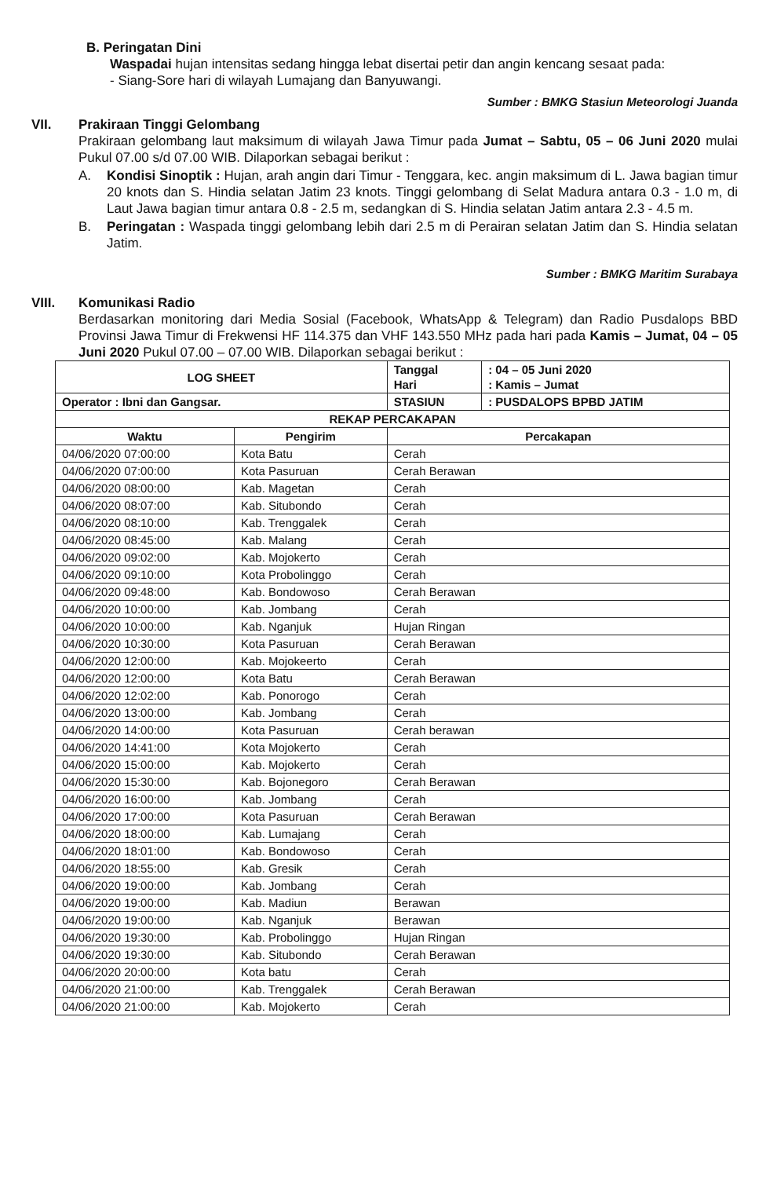B. Peringatan Dini
Waspadai hujan intensitas sedang hingga lebat disertai petir dan angin kencang sesaat pada:
- Siang-Sore hari di wilayah Lumajang dan Banyuwangi.
Sumber : BMKG Stasiun Meteorologi Juanda
VII. Prakiraan Tinggi Gelombang
Prakiraan gelombang laut maksimum di wilayah Jawa Timur pada Jumat – Sabtu, 05 – 06 Juni 2020 mulai Pukul 07.00 s/d 07.00 WIB. Dilaporkan sebagai berikut :
A. Kondisi Sinoptik : Hujan, arah angin dari Timur - Tenggara, kec. angin maksimum di L. Jawa bagian timur 20 knots dan S. Hindia selatan Jatim 23 knots. Tinggi gelombang di Selat Madura antara 0.3 - 1.0 m, di Laut Jawa bagian timur antara 0.8 - 2.5 m, sedangkan di S. Hindia selatan Jatim antara 2.3 - 4.5 m.
B. Peringatan : Waspada tinggi gelombang lebih dari 2.5 m di Perairan selatan Jatim dan S. Hindia selatan Jatim.
Sumber : BMKG Maritim Surabaya
VIII. Komunikasi Radio
Berdasarkan monitoring dari Media Sosial (Facebook, WhatsApp & Telegram) dan Radio Pusdalops BBD Provinsi Jawa Timur di Frekwensi HF 114.375 dan VHF 143.550 MHz pada hari pada Kamis – Jumat, 04 – 05 Juni 2020 Pukul 07.00 – 07.00 WIB. Dilaporkan sebagai berikut :
| LOG SHEET | | Tanggal Hari | : 04 – 05 Juni 2020 : Kamis – Jumat |
| Operator : Ibni dan Gangsar. | | STASIUN | : PUSDALOPS BPBD JATIM |
| REKAP PERCAKAPAN | | | |
| Waktu | Pengirim | Percakapan | |
| 04/06/2020 07:00:00 | Kota Batu | Cerah | |
| 04/06/2020 07:00:00 | Kota Pasuruan | Cerah Berawan | |
| 04/06/2020 08:00:00 | Kab. Magetan | Cerah | |
| 04/06/2020 08:07:00 | Kab. Situbondo | Cerah | |
| 04/06/2020 08:10:00 | Kab. Trenggalek | Cerah | |
| 04/06/2020 08:45:00 | Kab. Malang | Cerah | |
| 04/06/2020 09:02:00 | Kab. Mojokerto | Cerah | |
| 04/06/2020 09:10:00 | Kota Probolinggo | Cerah | |
| 04/06/2020 09:48:00 | Kab. Bondowoso | Cerah Berawan | |
| 04/06/2020 10:00:00 | Kab. Jombang | Cerah | |
| 04/06/2020 10:00:00 | Kab. Nganjuk | Hujan Ringan | |
| 04/06/2020 10:30:00 | Kota Pasuruan | Cerah Berawan | |
| 04/06/2020 12:00:00 | Kab. Mojokeerto | Cerah | |
| 04/06/2020 12:00:00 | Kota Batu | Cerah Berawan | |
| 04/06/2020 12:02:00 | Kab. Ponorogo | Cerah | |
| 04/06/2020 13:00:00 | Kab. Jombang | Cerah | |
| 04/06/2020 14:00:00 | Kota Pasuruan | Cerah berawan | |
| 04/06/2020 14:41:00 | Kota Mojokerto | Cerah | |
| 04/06/2020 15:00:00 | Kab. Mojokerto | Cerah | |
| 04/06/2020 15:30:00 | Kab. Bojonegoro | Cerah Berawan | |
| 04/06/2020 16:00:00 | Kab. Jombang | Cerah | |
| 04/06/2020 17:00:00 | Kota Pasuruan | Cerah Berawan | |
| 04/06/2020 18:00:00 | Kab. Lumajang | Cerah | |
| 04/06/2020 18:01:00 | Kab. Bondowoso | Cerah | |
| 04/06/2020 18:55:00 | Kab. Gresik | Cerah | |
| 04/06/2020 19:00:00 | Kab. Jombang | Cerah | |
| 04/06/2020 19:00:00 | Kab. Madiun | Berawan | |
| 04/06/2020 19:00:00 | Kab. Nganjuk | Berawan | |
| 04/06/2020 19:30:00 | Kab. Probolinggo | Hujan Ringan | |
| 04/06/2020 19:30:00 | Kab. Situbondo | Cerah Berawan | |
| 04/06/2020 20:00:00 | Kota batu | Cerah | |
| 04/06/2020 21:00:00 | Kab. Trenggalek | Cerah Berawan | |
| 04/06/2020 21:00:00 | Kab. Mojokerto | Cerah | |